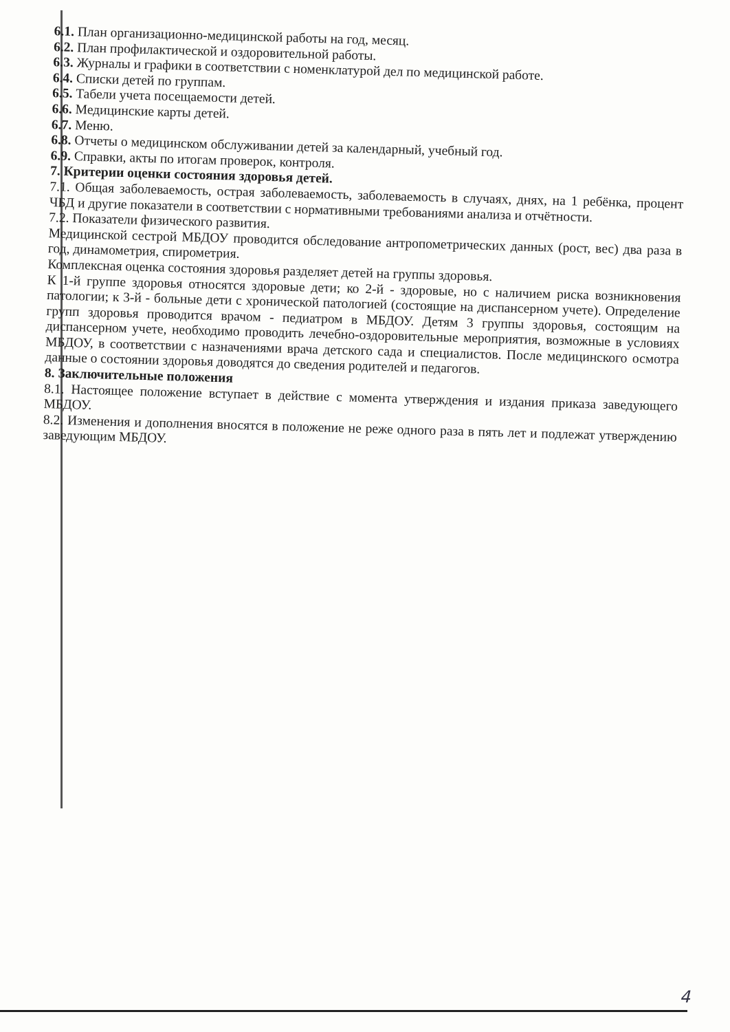6.1. План организационно-медицинской работы на год, месяц.
6.2. План профилактической и оздоровительной работы.
6.3. Журналы и графики в соответствии с номенклатурой дел по медицинской работе.
6.4. Списки детей по группам.
6.5. Табели учета посещаемости детей.
6.6. Медицинские карты детей.
6.7. Меню.
6.8. Отчеты о медицинском обслуживании детей за календарный, учебный год.
6.9. Справки, акты по итогам проверок, контроля.
7. Критерии оценки состояния здоровья детей.
7.1. Общая заболеваемость, острая заболеваемость, заболеваемость в случаях, днях, на 1 ребёнка, процент ЧБД и другие показатели в соответствии с нормативными требованиями анализа и отчётности.
7.2. Показатели физического развития.
Медицинской сестрой МБДОУ проводится обследование антропометрических данных (рост, вес) два раза в год, динамометрия, спирометрия.
Комплексная оценка состояния здоровья разделяет детей на группы здоровья.
К 1-й группе здоровья относятся здоровые дети; ко 2-й - здоровые, но с наличием риска возникновения патологии; к 3-й - больные дети с хронической патологией (состоящие на диспансерном учете). Определение групп здоровья проводится врачом - педиатром в МБДОУ. Детям 3 группы здоровья, состоящим на диспансерном учете, необходимо проводить лечебно-оздоровительные мероприятия, возможные в условиях МБДОУ, в соответствии с назначениями врача детского сада и специалистов. После медицинского осмотра данные о состоянии здоровья доводятся до сведения родителей и педагогов.
8. Заключительные положения
8.1. Настоящее положение вступает в действие с момента утверждения и издания приказа заведующего МБДОУ.
8.2. Изменения и дополнения вносятся в положение не реже одного раза в пять лет и подлежат утверждению заведующим МБДОУ.
4